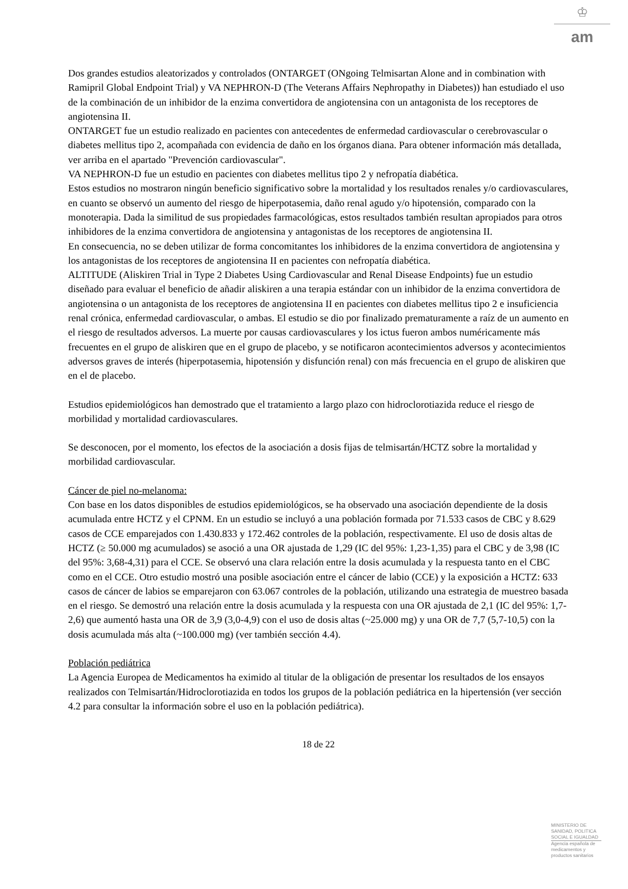♔
am
Dos grandes estudios aleatorizados y controlados (ONTARGET (ONgoing Telmisartan Alone and in combination with Ramipril Global Endpoint Trial) y VA NEPHRON-D (The Veterans Affairs Nephropathy in Diabetes)) han estudiado el uso de la combinación de un inhibidor de la enzima convertidora de angiotensina con un antagonista de los receptores de angiotensina II.
ONTARGET fue un estudio realizado en pacientes con antecedentes de enfermedad cardiovascular o cerebrovascular o diabetes mellitus tipo 2, acompañada con evidencia de daño en los órganos diana. Para obtener información más detallada, ver arriba en el apartado "Prevención cardiovascular".
VA NEPHRON-D fue un estudio en pacientes con diabetes mellitus tipo 2 y nefropatía diabética.
Estos estudios no mostraron ningún beneficio significativo sobre la mortalidad y los resultados renales y/o cardiovasculares, en cuanto se observó un aumento del riesgo de hiperpotasemia, daño renal agudo y/o hipotensión, comparado con la monoterapia. Dada la similitud de sus propiedades farmacológicas, estos resultados también resultan apropiados para otros inhibidores de la enzima convertidora de angiotensina y antagonistas de los receptores de angiotensina II.
En consecuencia, no se deben utilizar de forma concomitantes los inhibidores de la enzima convertidora de angiotensina y los antagonistas de los receptores de angiotensina II en pacientes con nefropatía diabética.
ALTITUDE (Aliskiren Trial in Type 2 Diabetes Using Cardiovascular and Renal Disease Endpoints) fue un estudio diseñado para evaluar el beneficio de añadir aliskiren a una terapia estándar con un inhibidor de la enzima convertidora de angiotensina o un antagonista de los receptores de angiotensina II en pacientes con diabetes mellitus tipo 2 e insuficiencia renal crónica, enfermedad cardiovascular, o ambas. El estudio se dio por finalizado prematuramente a raíz de un aumento en el riesgo de resultados adversos. La muerte por causas cardiovasculares y los ictus fueron ambos numéricamente más frecuentes en el grupo de aliskiren que en el grupo de placebo, y se notificaron acontecimientos adversos y acontecimientos adversos graves de interés (hiperpotasemia, hipotensión y disfunción renal) con más frecuencia en el grupo de aliskiren que en el de placebo.
Estudios epidemiológicos han demostrado que el tratamiento a largo plazo con hidroclorotiazida reduce el riesgo de morbilidad y mortalidad cardiovasculares.
Se desconocen, por el momento, los efectos de la asociación a dosis fijas de telmisartán/HCTZ sobre la mortalidad y morbilidad cardiovascular.
Cáncer de piel no-melanoma:
Con base en los datos disponibles de estudios epidemiológicos, se ha observado una asociación dependiente de la dosis acumulada entre HCTZ y el CPNM. En un estudio se incluyó a una población formada por 71.533 casos de CBC y 8.629 casos de CCE emparejados con 1.430.833 y 172.462 controles de la población, respectivamente. El uso de dosis altas de HCTZ (≥ 50.000 mg acumulados) se asoció a una OR ajustada de 1,29 (IC del 95%: 1,23-1,35) para el CBC y de 3,98 (IC del 95%: 3,68-4,31) para el CCE. Se observó una clara relación entre la dosis acumulada y la respuesta tanto en el CBC como en el CCE. Otro estudio mostró una posible asociación entre el cáncer de labio (CCE) y la exposición a HCTZ: 633 casos de cáncer de labios se emparejaron con 63.067 controles de la población, utilizando una estrategia de muestreo basada en el riesgo. Se demostró una relación entre la dosis acumulada y la respuesta con una OR ajustada de 2,1 (IC del 95%: 1,7-2,6) que aumentó hasta una OR de 3,9 (3,0-4,9) con el uso de dosis altas (~25.000 mg) y una OR de 7,7 (5,7-10,5) con la dosis acumulada más alta (~100.000 mg) (ver también sección 4.4).
Población pediátrica
La Agencia Europea de Medicamentos ha eximido al titular de la obligación de presentar los resultados de los ensayos realizados con Telmisartán/Hidroclorotiazida en todos los grupos de la población pediátrica en la hipertensión (ver sección 4.2 para consultar la información sobre el uso en la población pediátrica).
18 de 22
MINISTERIO DE
SANIDAD, POLITICA
SOCIAL E IGUALDAD
Agencia española de
medicamentos y
productos sanitarios